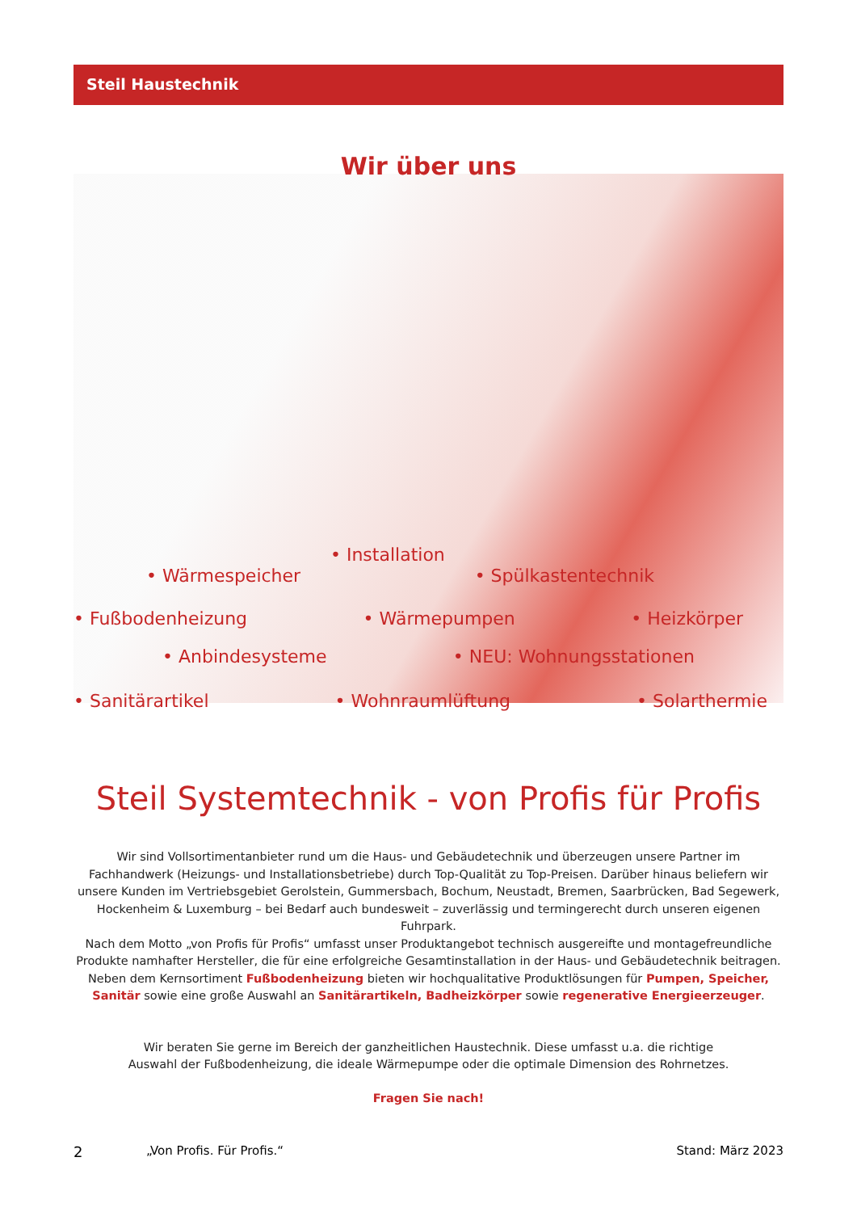Steil Haustechnik
Wir über uns
• Wärmespeicher • Installation • Spülkastentechnik
• Fußbodenheizung • Wärmepumpen • Heizkörper
• Anbindesysteme • NEU: Wohnungsstationen
• Sanitärartikel • Wohnraumlüftung • Solarthermie
Steil Systemtechnik - von Profis für Profis
Wir sind Vollsortimentanbieter rund um die Haus- und Gebäudetechnik und überzeugen unsere Partner im Fachhandwerk (Heizungs- und Installationsbetriebe) durch Top-Qualität zu Top-Preisen. Darüber hinaus beliefern wir unsere Kunden im Vertriebsgebiet Gerolstein, Gummersbach, Bochum, Neustadt, Bremen, Saarbrücken, Bad Segewerk, Hockenheim & Luxemburg – bei Bedarf auch bundesweit – zuverlässig und termingerecht durch unseren eigenen Fuhrpark.
Nach dem Motto „von Profis für Profis“ umfasst unser Produktangebot technisch ausgereifte und montagefreundliche Produkte namhafter Hersteller, die für eine erfolgreiche Gesamtinstallation in der Haus- und Gebäudetechnik beitragen. Neben dem Kernsortiment Fußbodenheizung bieten wir hochqualitative Produktlösungen für Pumpen, Speicher, Sanitär sowie eine große Auswahl an Sanitärartikeln, Badheizkörper sowie regenerative Energieerzeuger.
Wir beraten Sie gerne im Bereich der ganzheitlichen Haustechnik. Diese umfasst u.a. die richtige Auswahl der Fußbodenheizung, die ideale Wärmepumpe oder die optimale Dimension des Rohrnetzes.
Fragen Sie nach!
2 „Von Profis. Für Profis.“Stand: März 2023